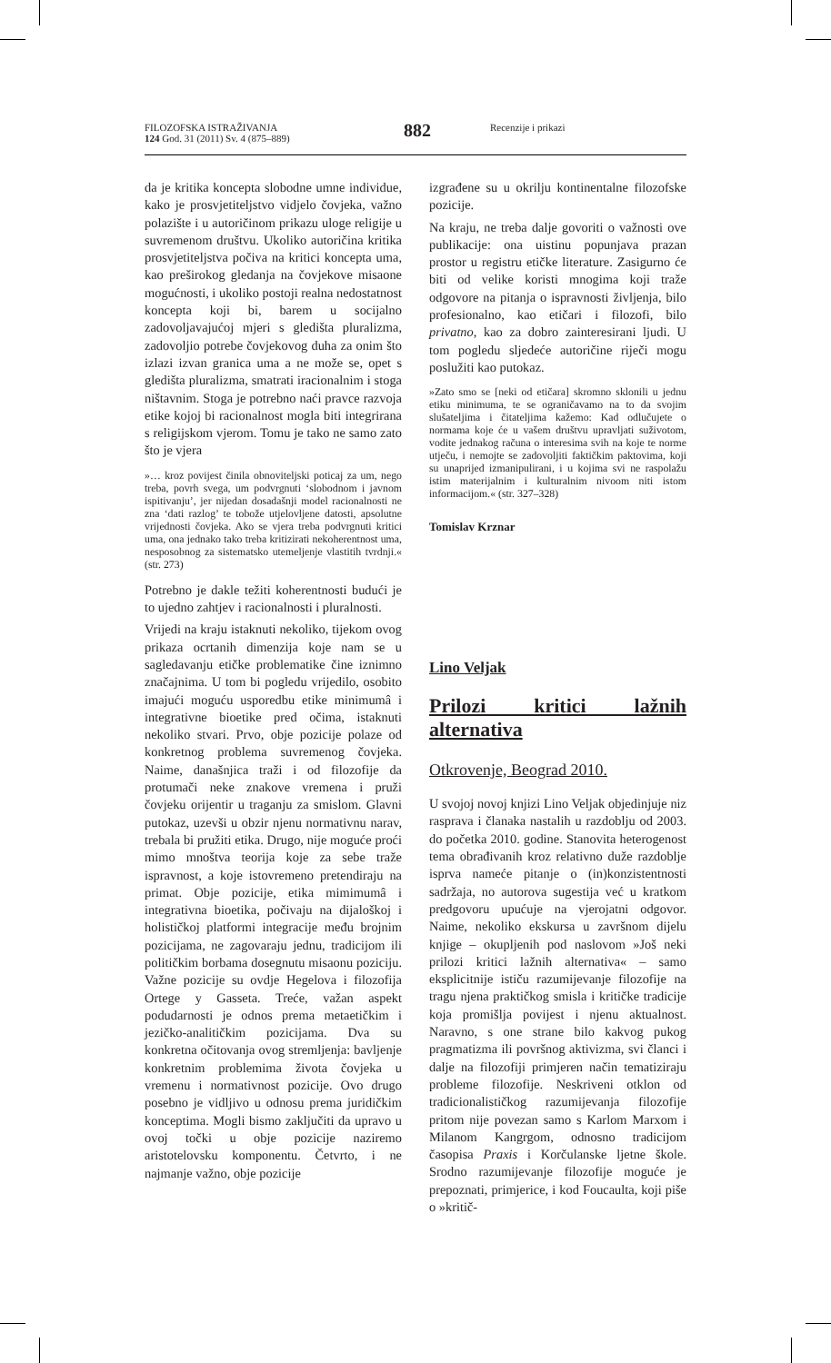FILOZOFSKA ISTRAŽIVANJA
124 God. 31 (2011) Sv. 4 (875–889)
882
Recenzije i prikazi
da je kritika koncepta slobodne umne individue, kako je prosvjetiteljstvo vidjelo čovjeka, važno polazište i u autoričinom prikazu uloge religije u suvremenom društvu. Ukoliko autoričina kritika prosvjetiteljstva počiva na kritici koncepta uma, kao preširokog gledanja na čovjekove misaone mogućnosti, i ukoliko postoji realna nedostatnost koncepta koji bi, barem u socijalno zadovoljavajućoj mjeri s gledišta pluralizma, zadovoljio potrebe čovjekovog duha za onim što izlazi izvan granica uma a ne može se, opet s gledišta pluralizma, smatrati iracionalnim i stoga ništavnim. Stoga je potrebno naći pravce razvoja etike kojoj bi racionalnost mogla biti integrirana s religijskom vjerom. Tomu je tako ne samo zato što je vjera
»… kroz povijest činila obnoviteljski poticaj za um, nego treba, povrh svega, um podvrgnuti ‘slobodnom i javnom ispitivanju’, jer nijedan dosadašnji model racionalnosti ne zna ‘dati razlog’ te tobože utjelovljene datosti, apsolutne vrijednosti čovjeka. Ako se vjera treba podvrgnuti kritici uma, ona jednako tako treba kritizirati nekoherentnost uma, nesposobnog za sistematsko utemeljenje vlastitih tvrdnji.« (str. 273)
Potrebno je dakle težiti koherentnosti budući je to ujedno zahtjev i racionalnosti i pluralnosti.
Vrijedi na kraju istaknuti nekoliko, tijekom ovog prikaza ocrtanih dimenzija koje nam se u sagledavanju etičke problematike čine iznimno značajnima. U tom bi pogledu vrijedilo, osobito imajući moguću usporedbu etike minimumâ i integrativne bioetike pred očima, istaknuti nekoliko stvari. Prvo, obje pozicije polaze od konkretnog problema suvremenog čovjeka. Naime, današnjica traži i od filozofije da protumači neke znakove vremena i pruži čovjeku orijentir u traganju za smislom. Glavni putokaz, uzevši u obzir njenu normativnu narav, trebala bi pružiti etika. Drugo, nije moguće proći mimo mnoštva teorija koje za sebe traže ispravnost, a koje istovremeno pretendiraju na primat. Obje pozicije, etika mimimumâ i integrativna bioetika, počivaju na dijaloškoj i holističkoj platformi integracije među brojnim pozicijama, ne zagovaraju jednu, tradicijom ili političkim borbama dosegnutu misaonu poziciju. Važne pozicije su ovdje Hegelova i filozofija Ortege y Gasseta. Treće, važan aspekt podudarnosti je odnos prema metaetičkim i jezičko-analitičkim pozicijama. Dva su konkretna očitovanja ovog stremljenja: bavljenje konkretnim problemima života čovjeka u vremenu i normativnost pozicije. Ovo drugo posebno je vidljivo u odnosu prema juridičkim konceptima. Mogli bismo zaključiti da upravo u ovoj točki u obje pozicije naziremo aristotelovsku komponentu. Četvrto, i ne najmanje važno, obje pozicije
izgrađene su u okrilju kontinentalne filozofske pozicije.
Na kraju, ne treba dalje govoriti o važnosti ove publikacije: ona uistinu popunjava prazan prostor u registru etičke literature. Zasigurno će biti od velike koristi mnogima koji traže odgovore na pitanja o ispravnosti življenja, bilo profesionalno, kao etičari i filozofi, bilo privatno, kao za dobro zainteresirani ljudi. U tom pogledu sljedeće autoričine riječi mogu poslužiti kao putokaz.
»Zato smo se [neki od etičara] skromno sklonili u jednu etiku minimuma, te se ograničavamo na to da svojim slušateljima i čitateljima kažemo: Kad odlučujete o normama koje će u vašem društvu upravljati suživotom, vodite jednakog računa o interesima svih na koje te norme utječu, i nemojte se zadovoljiti faktičkim paktovima, koji su unaprijed izmanipulirani, i u kojima svi ne raspolažu istim materijalnim i kulturalnim nivoom niti istom informacijom.« (str. 327–328)
Tomislav Krznar
Lino Veljak
Prilozi kritici lažnih alternativa
Otkrovenje, Beograd 2010.
U svojoj novoj knjizi Lino Veljak objedinjuje niz rasprava i članaka nastalih u razdoblju od 2003. do početka 2010. godine. Stanovita heterogenost tema obrađivanih kroz relativno duže razdoblje isprva nameće pitanje o (in)konzistentnosti sadržaja, no autorova sugestija već u kratkom predgovoru upućuje na vjerojatni odgovor. Naime, nekoliko ekskursa u završnom dijelu knjige – okupljenih pod naslovom »Još neki prilozi kritici lažnih alternativa« – samo eksplicitnije ističu razumijevanje filozofije na tragu njena praktičkog smisla i kritičke tradicije koja promišlja povijest i njenu aktualnost. Naravno, s one strane bilo kakvog pukog pragmatizma ili površnog aktivizma, svi članci i dalje na filozofiji primjeren način tematiziraju probleme filozofije. Neskriveni otklon od tradicionalističkog razumijevanja filozofije pritom nije povezan samo s Karlom Marxom i Milanom Kangrgom, odnosno tradicijom časopisa Praxis i Korčulanske ljetne škole. Srodno razumijevanje filozofije moguće je prepoznati, primjerice, i kod Foucaulta, koji piše o »kritič-